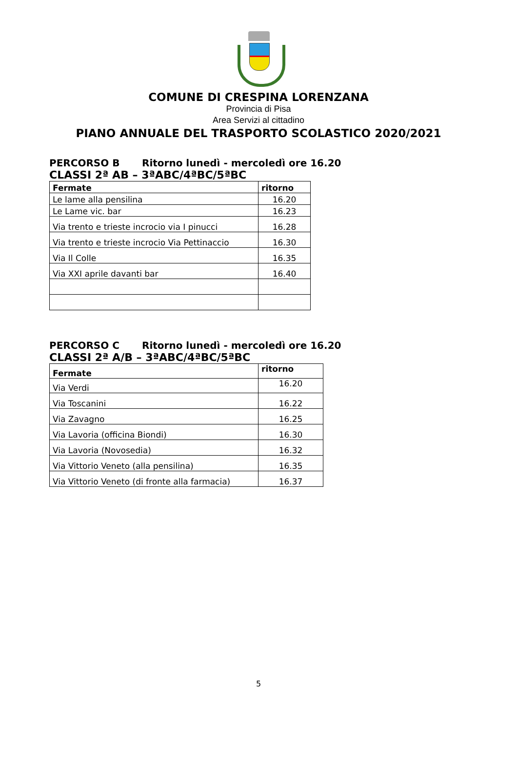COMUNE DI CRESPINA LORENZANA
Provincia di Pisa
Area Servizi al cittadino
PIANO ANNUALE DEL TRASPORTO SCOLASTICO 2020/2021
PERCORSO B Ritorno lunedì - mercoledì ore 16.20
CLASSI 2ª AB – 3ªABC/4ªBC/5ªBC
| Fermate | ritorno |
| --- | --- |
| Le lame alla pensilina | 16.20 |
| Le Lame vic. bar | 16.23 |
| Via trento e trieste incrocio via I pinucci | 16.28 |
| Via trento e trieste incrocio Via Pettinaccio | 16.30 |
| Via Il Colle | 16.35 |
| Via XXI aprile davanti bar | 16.40 |
PERCORSO C Ritorno lunedì - mercoledì ore 16.20
CLASSI 2ª A/B – 3ªABC/4ªBC/5ªBC
| Fermate | ritorno |
| --- | --- |
| Via Verdi | 16.20 |
| Via Toscanini | 16.22 |
| Via Zavagno | 16.25 |
| Via Lavoria (officina Biondi) | 16.30 |
| Via Lavoria (Novosedia) | 16.32 |
| Via Vittorio Veneto (alla pensilina) | 16.35 |
| Via Vittorio Veneto (di fronte alla farmacia) | 16.37 |
5